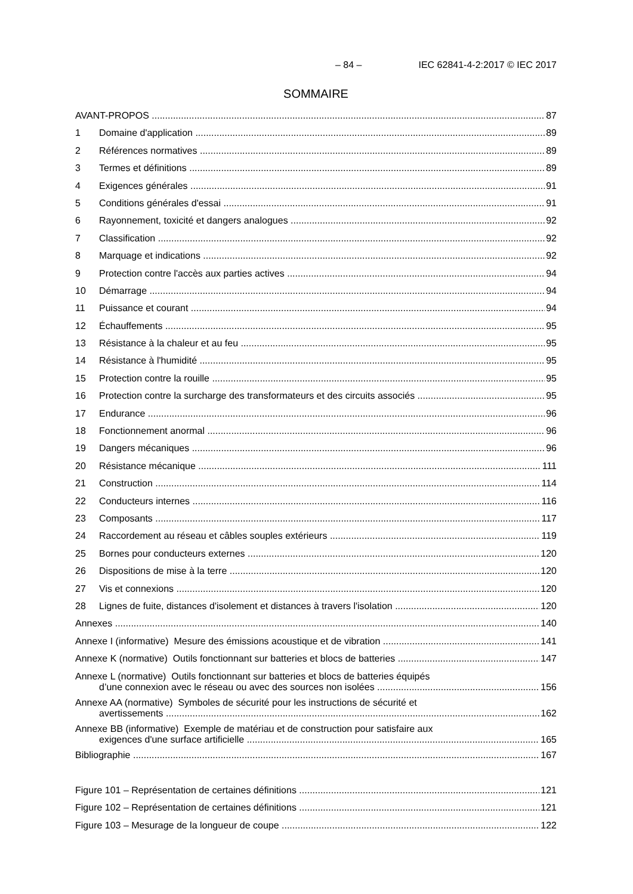– 84 – IEC 62841-4-2:2017 © IEC 2017
SOMMAIRE
AVANT-PROPOS 87
1 Domaine d'application 89
2 Références normatives 89
3 Termes et définitions 89
4 Exigences générales 91
5 Conditions générales d'essai 91
6 Rayonnement, toxicité et dangers analogues 92
7 Classification 92
8 Marquage et indications 92
9 Protection contre l'accès aux parties actives 94
10 Démarrage 94
11 Puissance et courant 94
12 Échauffements 95
13 Résistance à la chaleur et au feu 95
14 Résistance à l'humidité 95
15 Protection contre la rouille 95
16 Protection contre la surcharge des transformateurs et des circuits associés 95
17 Endurance 96
18 Fonctionnement anormal 96
19 Dangers mécaniques 96
20 Résistance mécanique 111
21 Construction 114
22 Conducteurs internes 116
23 Composants 117
24 Raccordement au réseau et câbles souples extérieurs 119
25 Bornes pour conducteurs externes 120
26 Dispositions de mise à la terre 120
27 Vis et connexions 120
28 Lignes de fuite, distances d'isolement et distances à travers l'isolation 120
Annexes 140
Annexe I (informative) Mesure des émissions acoustique et de vibration 141
Annexe K (normative) Outils fonctionnant sur batteries et blocs de batteries 147
Annexe L (normative) Outils fonctionnant sur batteries et blocs de batteries équipés
d’une connexion avec le réseau ou avec des sources non isolées 156
Annexe AA (normative) Symboles de sécurité pour les instructions de sécurité et
avertissements 162
Annexe BB (informative) Exemple de matériau et de construction pour satisfaire aux
exigences d'une surface artificielle 165
Bibliographie 167
Figure 101 – Représentation de certaines définitions 121
Figure 102 – Représentation de certaines définitions 121
Figure 103 – Mesurage de la longueur de coupe 122